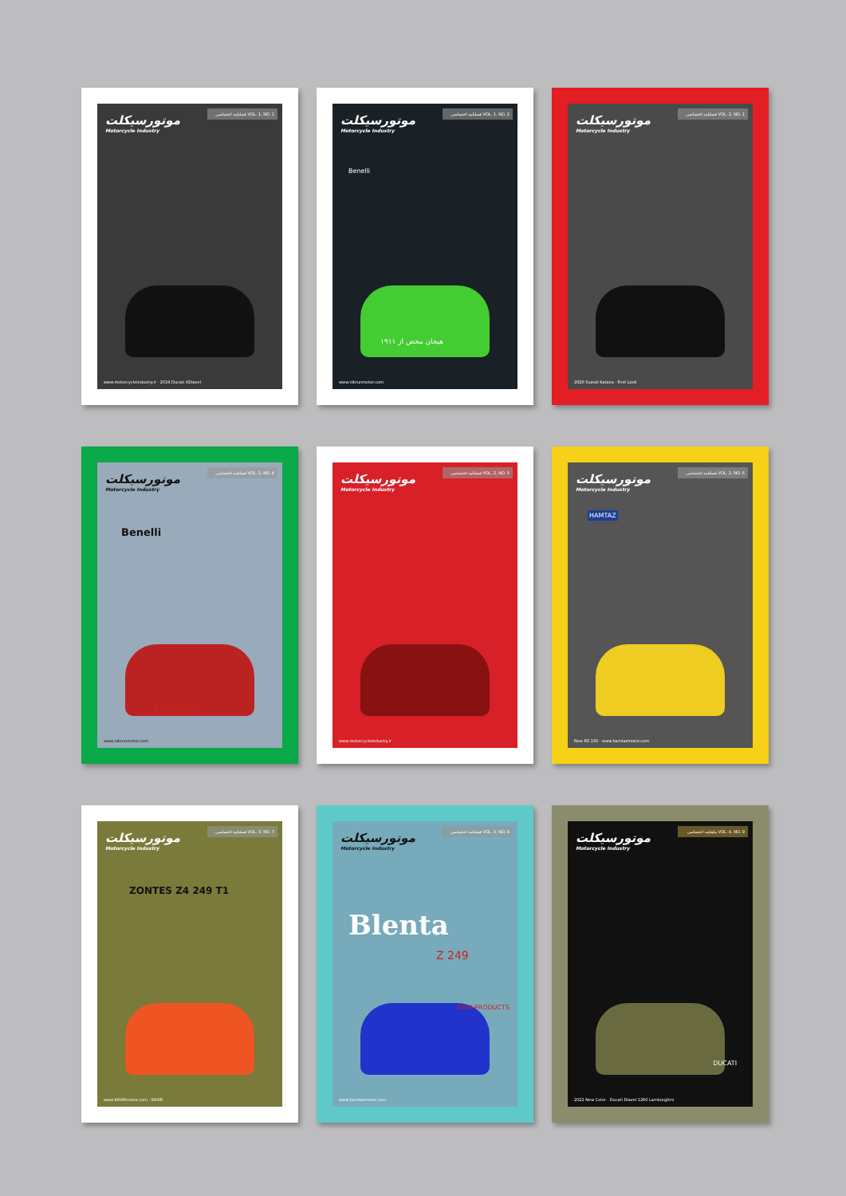موتورسیکلت
Motorcycle Industry
فصلنامه اختصاصی VOL. 1, NO. 1
www.motorcycleindustry.ir · 2019 Ducati XDiavel
موتورسیکلت
Motorcycle Industry
فصلنامه اختصاصی VOL. 1, NO. 2
Benelli
هیجان محض از ۱۹۱۱
www.nikrunmotor.com
موتورسیکلت
Motorcycle Industry
فصلنامه اختصاصی VOL. 2, NO. 1
2020 Suzuki Katana · First Look
موتورسیکلت
Motorcycle Industry
فصلنامه اختصاصی VOL. 2, NO. 4
Benelli
TRK 249
www.nikrunmotor.com
موتورسیکلت
Motorcycle Industry
فصلنامه اختصاصی VOL. 2, NO. 5
www.motorcycleindustry.ir
موتورسیکلت
Motorcycle Industry
فصلنامه اختصاصی VOL. 2, NO. 6
HAMTAZ
New RS 150 · www.hamtazmotor.com
موتورسیکلت
Motorcycle Industry
فصلنامه اختصاصی VOL. 3, NO. 7
ZONTES Z4 249 T1
www.KAVIRmotor.com · KAVIR
موتورسیکلت
Motorcycle Industry
فصلنامه اختصاصی VOL. 3, NO. 8
Blenta
Z 249
NEW PRODUCTS
www.hamtazmotor.com
موتورسیکلت
Motorcycle Industry
ماهنامه اختصاصی VOL. 4, NO. 9
DUCATI
2022 New Color · Ducati Diavel 1260 Lamborghini